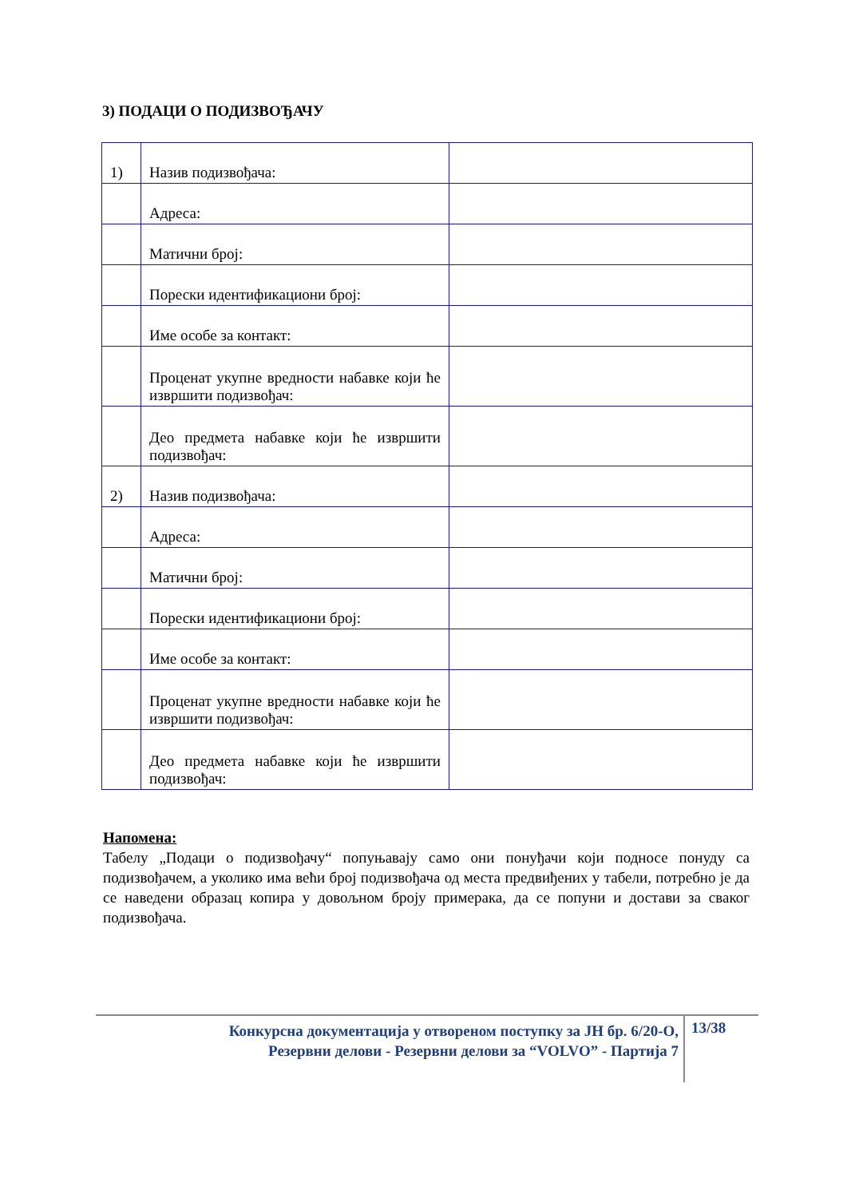3) ПОДАЦИ О ПОДИЗВОЂАЧУ
| 1) | Назив подизвођача: | |
| | Адреса: | |
| | Матични број: | |
| | Порески идентификациони број: | |
| | Име особе за контакт: | |
| | Проценат укупне вредности набавке који ће извршити подизвођач: | |
| | Део предмета набавке који ће извршити подизвођач: | |
| 2) | Назив подизвођача: | |
| | Адреса: | |
| | Матични број: | |
| | Порески идентификациони број: | |
| | Име особе за контакт: | |
| | Проценат укупне вредности набавке који ће извршити подизвођач: | |
| | Део предмета набавке који ће извршити подизвођач: | |
Напомена:
Табелу „Подаци о подизвођачу“ попуњавају само они понуђачи који подносе понуду са подизвођачем, а уколико има већи број подизвођача од места предвиђених у табели, потребно је да се наведени образац копира у довољном броју примерака, да се попуни и достави за сваког подизвођача.
Конкурсна документација у отвореном поступку за ЈН бр. 6/20-О,
Резервни делови - Резервни делови за “VOLVO” - Партија 7
13/38